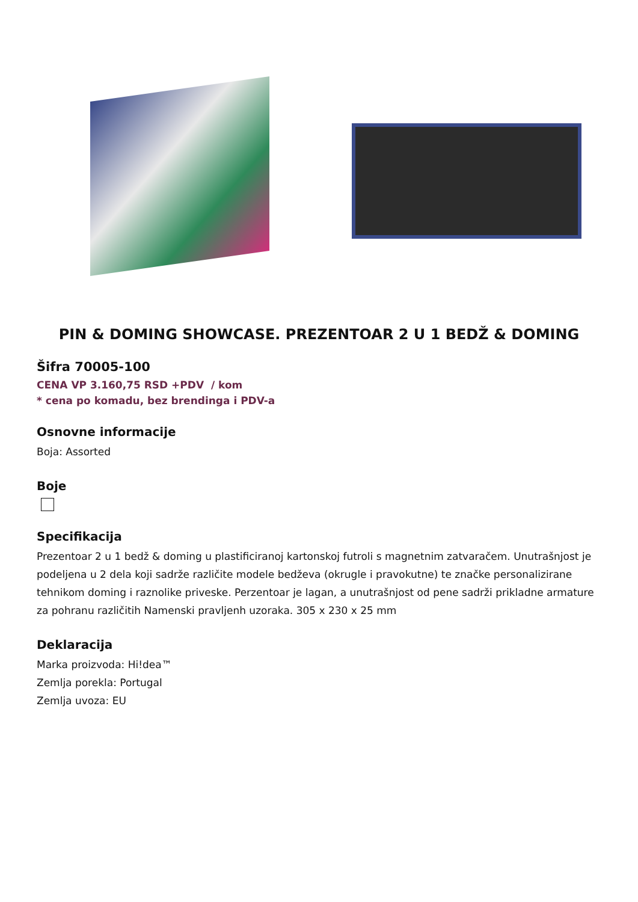PIN & DOMING SHOWCASE. PREZENTOAR 2 U 1 BEDŽ & DOMING
Šifra 70005-100
CENA VP 3.160,75 RSD +PDV / kom
* cena po komadu, bez brendinga i PDV-a
Osnovne informacije
Boja: Assorted
Boje
Specifikacija
Prezentoar 2 u 1 bedž & doming u plastificiranoj kartonskoj futroli s magnetnim zatvaračem. Unutrašnjost je podeljena u 2 dela koji sadrže različite modele bedževa (okrugle i pravokutne) te značke personalizirane tehnikom doming i raznolike priveske. Perzentoar je lagan, a unutrašnjost od pene sadrži prikladne armature za pohranu različitih Namenski pravljenh uzoraka. 305 x 230 x 25 mm
Deklaracija
Marka proizvoda: Hi!dea™
Zemlja porekla: Portugal
Zemlja uvoza: EU